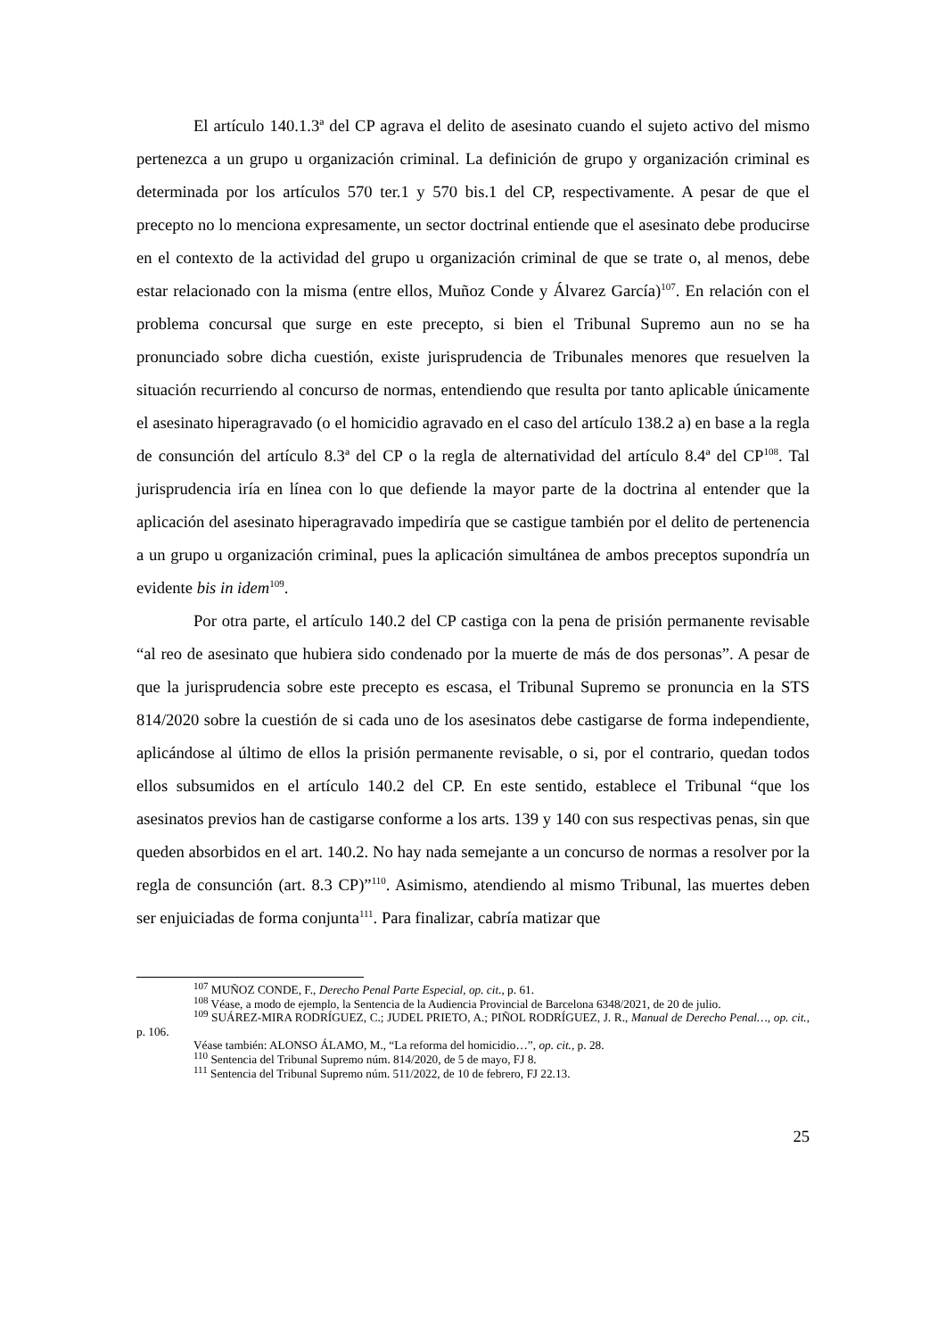El artículo 140.1.3ª del CP agrava el delito de asesinato cuando el sujeto activo del mismo pertenezca a un grupo u organización criminal. La definición de grupo y organización criminal es determinada por los artículos 570 ter.1 y 570 bis.1 del CP, respectivamente. A pesar de que el precepto no lo menciona expresamente, un sector doctrinal entiende que el asesinato debe producirse en el contexto de la actividad del grupo u organización criminal de que se trate o, al menos, debe estar relacionado con la misma (entre ellos, Muñoz Conde y Álvarez García)<sup>107</sup>. En relación con el problema concursal que surge en este precepto, si bien el Tribunal Supremo aun no se ha pronunciado sobre dicha cuestión, existe jurisprudencia de Tribunales menores que resuelven la situación recurriendo al concurso de normas, entendiendo que resulta por tanto aplicable únicamente el asesinato hiperagravado (o el homicidio agravado en el caso del artículo 138.2 a) en base a la regla de consunción del artículo 8.3ª del CP o la regla de alternatividad del artículo 8.4ª del CP<sup>108</sup>. Tal jurisprudencia iría en línea con lo que defiende la mayor parte de la doctrina al entender que la aplicación del asesinato hiperagravado impediría que se castigue también por el delito de pertenencia a un grupo u organización criminal, pues la aplicación simultánea de ambos preceptos supondría un evidente bis in idem<sup>109</sup>.
Por otra parte, el artículo 140.2 del CP castiga con la pena de prisión permanente revisable “al reo de asesinato que hubiera sido condenado por la muerte de más de dos personas”. A pesar de que la jurisprudencia sobre este precepto es escasa, el Tribunal Supremo se pronuncia en la STS 814/2020 sobre la cuestión de si cada uno de los asesinatos debe castigarse de forma independiente, aplicándose al último de ellos la prisión permanente revisable, o si, por el contrario, quedan todos ellos subsumidos en el artículo 140.2 del CP. En este sentido, establece el Tribunal “que los asesinatos previos han de castigarse conforme a los arts. 139 y 140 con sus respectivas penas, sin que queden absorbidos en el art. 140.2. No hay nada semejante a un concurso de normas a resolver por la regla de consunción (art. 8.3 CP)”<sup>110</sup>. Asimismo, atendiendo al mismo Tribunal, las muertes deben ser enjuiciadas de forma conjunta<sup>111</sup>. Para finalizar, cabría matizar que
<sup>107</sup> MUÑOZ CONDE, F., Derecho Penal Parte Especial, op. cit., p. 61.
<sup>108</sup> Véase, a modo de ejemplo, la Sentencia de la Audiencia Provincial de Barcelona 6348/2021, de 20 de julio.
<sup>109</sup> SUÁREZ-MIRA RODRÍGUEZ, C.; JUDEL PRIETO, A.; PIÑOL RODRÍGUEZ, J. R., Manual de Derecho Penal…, op. cit., p. 106.
Véase también: ALONSO ÁLAMO, M., “La reforma del homicidio…”, op. cit., p. 28.
<sup>110</sup> Sentencia del Tribunal Supremo núm. 814/2020, de 5 de mayo, FJ 8.
<sup>111</sup> Sentencia del Tribunal Supremo núm. 511/2022, de 10 de febrero, FJ 22.13.
25